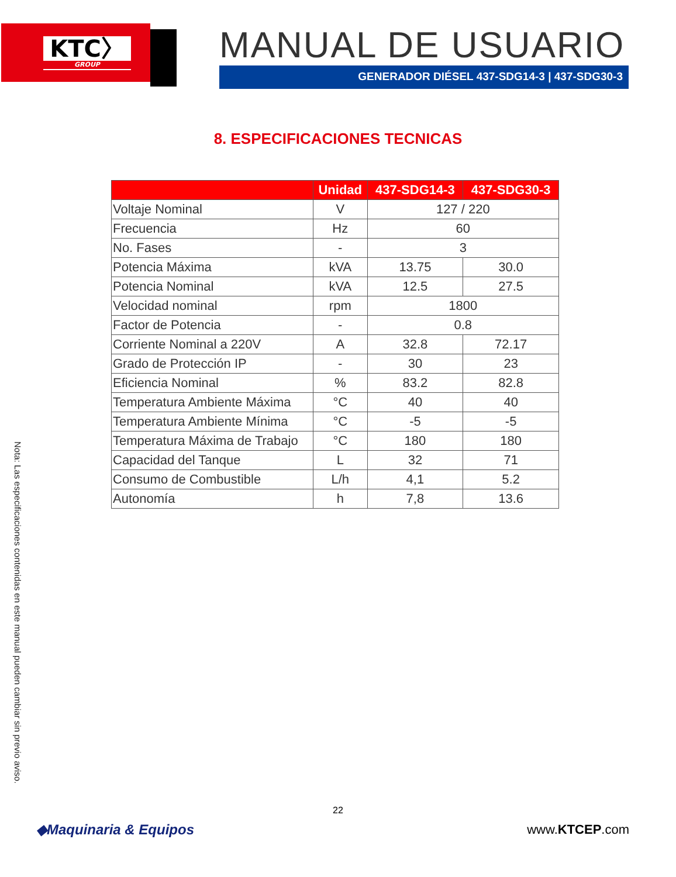KTC〉
GROUP
MANUAL DE USUARIO
GENERADOR DIÉSEL 437-SDG14-3 | 437-SDG30-3
8. ESPECIFICACIONES TECNICAS
| | Unidad | 437-SDG14-3 | 437-SDG30-3 |
| --- | --- | --- | --- |
| Voltaje Nominal | V | 127 / 220 | |
| Frecuencia | Hz | 60 | |
| No. Fases | - | 3 | |
| Potencia Máxima | kVA | 13.75 | 30.0 |
| Potencia Nominal | kVA | 12.5 | 27.5 |
| Velocidad nominal | rpm | 1800 | |
| Factor de Potencia | - | 0.8 | |
| Corriente Nominal a 220V | A | 32.8 | 72.17 |
| Grado de Protección IP | - | 30 | 23 |
| Eficiencia Nominal | % | 83.2 | 82.8 |
| Temperatura Ambiente Máxima | °C | 40 | 40 |
| Temperatura Ambiente Mínima | °C | -5 | -5 |
| Temperatura Máxima de Trabajo | °C | 180 | 180 |
| Capacidad del Tanque | L | 32 | 71 |
| Consumo de Combustible | L/h | 4,1 | 5.2 |
| Autonomía | h | 7,8 | 13.6 |
Nota: Las especificaciones contenidas en este manual pueden cambiar sin previo aviso.
22
◆Maquinaria & Equipos www.KTCEP.com